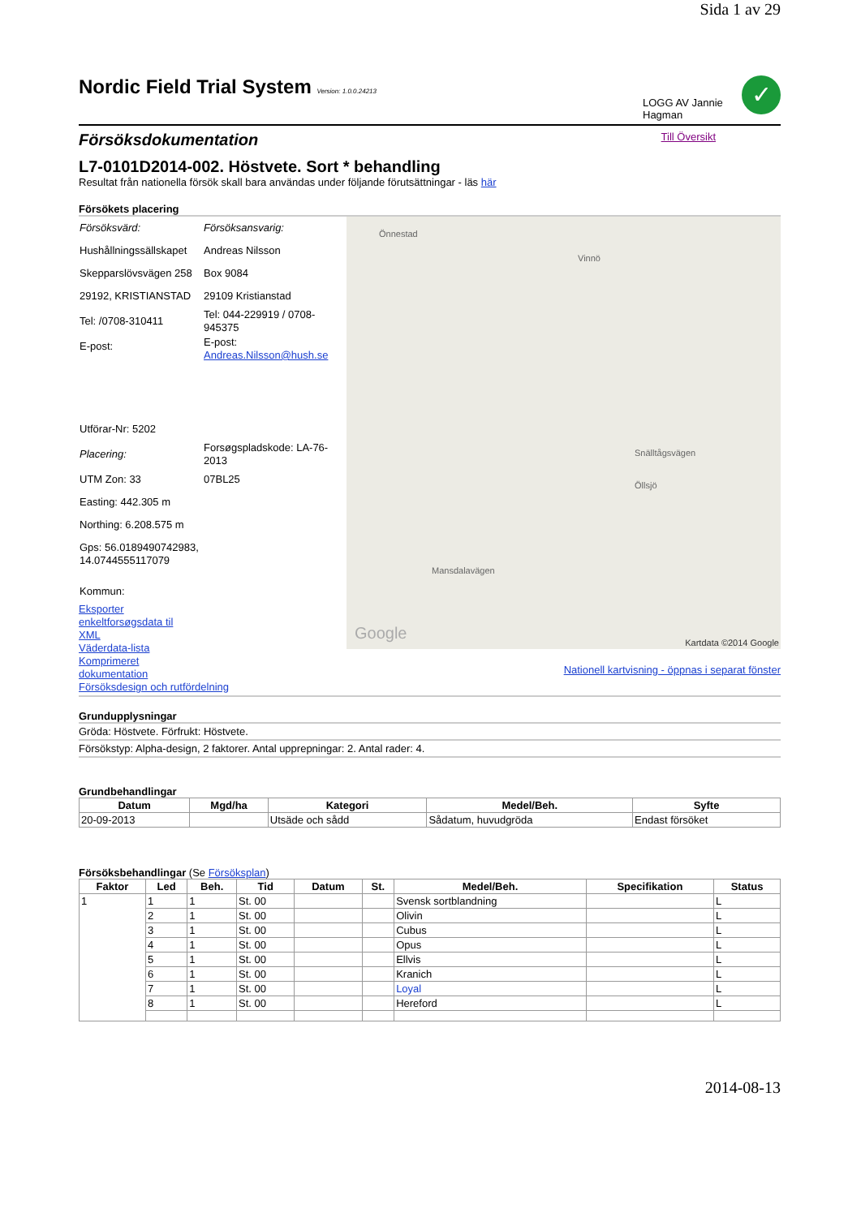Sida 1 av 29
Nordic Field Trial System Version: 1.0.0.24213
LOGG AV Jannie Hagman
✓
Försöksdokumentation
Till Översikt
L7-0101D2014-002. Höstvete. Sort * behandling
Resultat från nationella försök skall bara användas under följande förutsättningar - läs här
Försökets placering
| Försöksvärd: | Försöksansvarig: |
| Hushållningssällskapet | Andreas Nilsson |
| Skepparslövsvägen 258 | Box 9084 |
| 29192, KRISTIANSTAD | 29109 Kristianstad |
| Tel: /0708-310411 | Tel: 044-229919 / 0708-945375 |
| E-post: | E-post: Andreas.Nilsson@hush.se |
| Utförar-Nr: 5202 | |
| Placering: | Forsøgspladskode: LA-76-2013 |
| UTM Zon: 33 | 07BL25 |
| Easting: 442.305 m | |
| Northing: 6.208.575 m | |
| Gps: 56.0189490742983, 14.0744555117079 | |
| Kommun: | |
Eksporter enkeltforsøgsdata til XML
Väderdata-lista
Komprimeret dokumentation
Försöksdesign och rutfördelning
Önnestad
Vinnö
Snälltågsvägen
Öllsjö
Mansdalavägen
Google Kartdata ©2014 Google
Nationell kartvisning - öppnas i separat fönster
Grundupplysningar
Gröda: Höstvete. Förfrukt: Höstvete.
Försökstyp: Alpha-design, 2 faktorer. Antal upprepningar: 2. Antal rader: 4.
Grundbehandlingar
| Datum | Mgd/ha | Kategori | Medel/Beh. | Syfte |
| --- | --- | --- | --- | --- |
| 20-09-2013 | | Utsäde och sådd | Sådatum, huvudgröda | Endast försöket |
Försöksbehandlingar (Se Försöksplan)
| Faktor | Led | Beh. | Tid | Datum | St. | Medel/Beh. | Specifikation | Status |
| --- | --- | --- | --- | --- | --- | --- | --- | --- |
| 1 | 1 | 1 | St. 00 | | | Svensk sortblandning | | L |
| | 2 | 1 | St. 00 | | | Olivin | | L |
| | 3 | 1 | St. 00 | | | Cubus | | L |
| | 4 | 1 | St. 00 | | | Opus | | L |
| | 5 | 1 | St. 00 | | | Ellvis | | L |
| | 6 | 1 | St. 00 | | | Kranich | | L |
| | 7 | 1 | St. 00 | | | Loyal | | L |
| | 8 | 1 | St. 00 | | | Hereford | | L |
2014-08-13